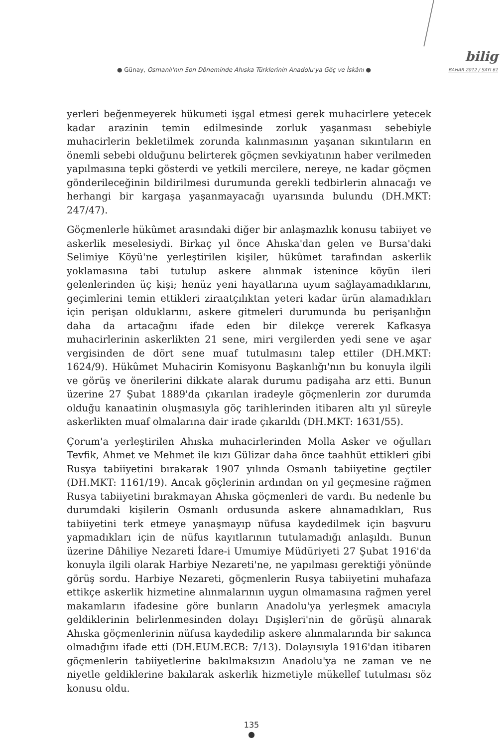● Günay, Osmanlı'nın Son Döneminde Ahıska Türklerinin Anadolu'ya Göç ve İskânı ●
bilig
BAHAR 2012 / SAYI 61
yerleri beğenmeyerek hükumeti işgal etmesi gerek muhacirlere yetecek kadar arazinin temin edilmesinde zorluk yaşanması sebebiyle muhacirlerin bekletilmek zorunda kalınmasının yaşanan sıkıntıların en önemli sebebi olduğunu belirterek göçmen sevkiyatının haber verilmeden yapılmasına tepki gösterdi ve yetkili mercilere, nereye, ne kadar göçmen gönderileceğinin bildirilmesi durumunda gerekli tedbirlerin alınacağı ve herhangi bir kargaşa yaşanmayacağı uyarısında bulundu (DH.MKT: 247/47).
Göçmenlerle hükûmet arasındaki diğer bir anlaşmazlık konusu tabiiyet ve askerlik meselesiydi. Birkaç yıl önce Ahıska'dan gelen ve Bursa'daki Selimiye Köyü'ne yerleştirilen kişiler, hükûmet tarafından askerlik yoklamasına tabi tutulup askere alınmak istenince köyün ileri gelenlerinden üç kişi; henüz yeni hayatlarına uyum sağlayamadıklarını, geçimlerini temin ettikleri ziraatçılıktan yeteri kadar ürün alamadıkları için perişan olduklarını, askere gitmeleri durumunda bu perişanlığın daha da artacağını ifade eden bir dilekçe vererek Kafkasya muhacirlerinin askerlikten 21 sene, miri vergilerden yedi sene ve aşar vergisinden de dört sene muaf tutulmasını talep ettiler (DH.MKT: 1624/9). Hükûmet Muhacirin Komisyonu Başkanlığı'nın bu konuyla ilgili ve görüş ve önerilerini dikkate alarak durumu padişaha arz etti. Bunun üzerine 27 Şubat 1889'da çıkarılan iradeyle göçmenlerin zor durumda olduğu kanaatinin oluşmasıyla göç tarihlerinden itibaren altı yıl süreyle askerlikten muaf olmalarına dair irade çıkarıldı (DH.MKT: 1631/55).
Çorum'a yerleştirilen Ahıska muhacirlerinden Molla Asker ve oğulları Tevfik, Ahmet ve Mehmet ile kızı Gülizar daha önce taahhüt ettikleri gibi Rusya tabiiyetini bırakarak 1907 yılında Osmanlı tabiiyetine geçtiler (DH.MKT: 1161/19). Ancak göçlerinin ardından on yıl geçmesine rağmen Rusya tabiiyetini bırakmayan Ahıska göçmenleri de vardı. Bu nedenle bu durumdaki kişilerin Osmanlı ordusunda askere alınamadıkları, Rus tabiiyetini terk etmeye yanaşmayıp nüfusa kaydedilmek için başvuru yapmadıkları için de nüfus kayıtlarının tutulamadığı anlaşıldı. Bunun üzerine Dâhiliye Nezareti İdare-i Umumiye Müdüriyeti 27 Şubat 1916'da konuyla ilgili olarak Harbiye Nezareti'ne, ne yapılması gerektiği yönünde görüş sordu. Harbiye Nezareti, göçmenlerin Rusya tabiiyetini muhafaza ettikçe askerlik hizmetine alınmalarının uygun olmamasına rağmen yerel makamların ifadesine göre bunların Anadolu'ya yerleşmek amacıyla geldiklerinin belirlenmesinden dolayı Dışişleri'nin de görüşü alınarak Ahıska göçmenlerinin nüfusa kaydedilip askere alınmalarında bir sakınca olmadığını ifade etti (DH.EUM.ECB: 7/13). Dolayısıyla 1916'dan itibaren göçmenlerin tabiiyetlerine bakılmaksızın Anadolu'ya ne zaman ve ne niyetle geldiklerine bakılarak askerlik hizmetiyle mükellef tutulması söz konusu oldu.
135
●